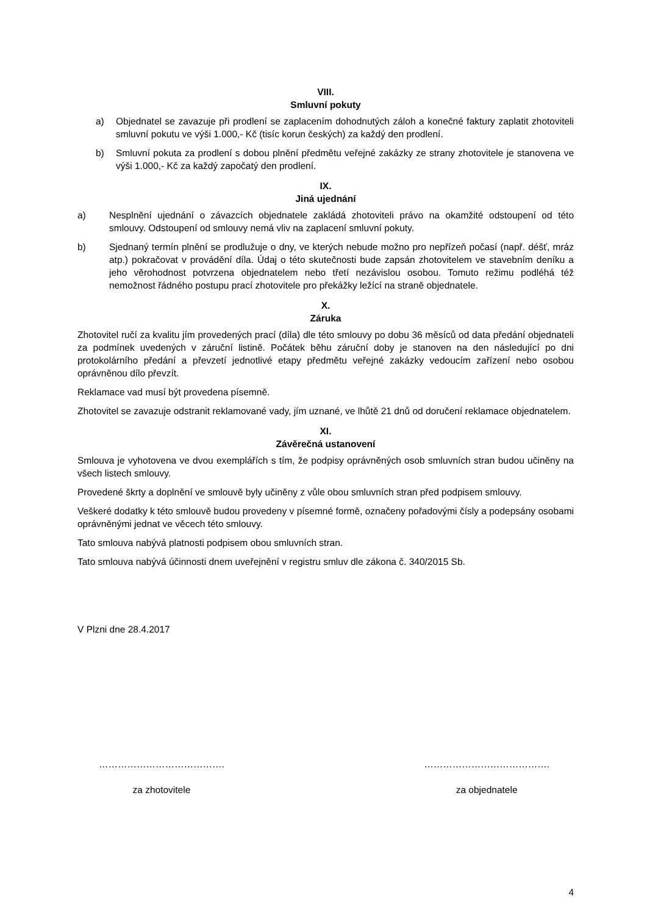VIII.
Smluvní pokuty
a) Objednatel se zavazuje při prodlení se zaplacením dohodnutých záloh a konečné faktury zaplatit zhotoviteli smluvní pokutu ve výši 1.000,- Kč (tisíc korun českých) za každý den prodlení.
b) Smluvní pokuta za prodlení s dobou plnění předmětu veřejné zakázky ze strany zhotovitele je stanovena ve výši 1.000,- Kč za každý započatý den prodlení.
IX.
Jiná ujednání
a) Nesplnění ujednání o závazcích objednatele zakládá zhotoviteli právo na okamžité odstoupení od této smlouvy. Odstoupení od smlouvy nemá vliv na zaplacení smluvní pokuty.
b) Sjednaný termín plnění se prodlužuje o dny, ve kterých nebude možno pro nepřízeň počasí (např. déšť, mráz atp.) pokračovat v provádění díla. Údaj o této skutečnosti bude zapsán zhotovitelem ve stavebním deníku a jeho věrohodnost potvrzena objednatelem nebo třetí nezávislou osobou. Tomuto režimu podléhá též nemožnost řádného postupu prací zhotovitele pro překážky ležící na straně objednatele.
X.
Záruka
Zhotovitel ručí za kvalitu jím provedených prací (díla) dle této smlouvy po dobu 36 měsíců od data předání objednateli za podmínek uvedených v záruční listině. Počátek běhu záruční doby je stanoven na den následující po dni protokolárního předání a převzetí jednotlivé etapy předmětu veřejné zakázky vedoucím zařízení nebo osobou oprávněnou dílo převzít.
Reklamace vad musí být provedena písemně.
Zhotovitel se zavazuje odstranit reklamované vady, jím uznané, ve lhůtě 21 dnů od doručení reklamace objednatelem.
XI.
Závěrečná ustanovení
Smlouva je vyhotovena ve dvou exemplářích s tím, že podpisy oprávněných osob smluvních stran budou učiněny na všech listech smlouvy.
Provedené škrty a doplnění ve smlouvě byly učiněny z vůle obou smluvních stran před podpisem smlouvy.
Veškeré dodatky k této smlouvě budou provedeny v písemné formě, označeny pořadovými čísly a podepsány osobami oprávněnými jednat ve věcech této smlouvy.
Tato smlouva nabývá platnosti podpisem obou smluvních stran.
Tato smlouva nabývá účinnosti dnem uveřejnění v registru smluv dle zákona č. 340/2015 Sb.
V Plzni dne 28.4.2017
………………………………….
za zhotovitele
………………………………….
za objednatele
4